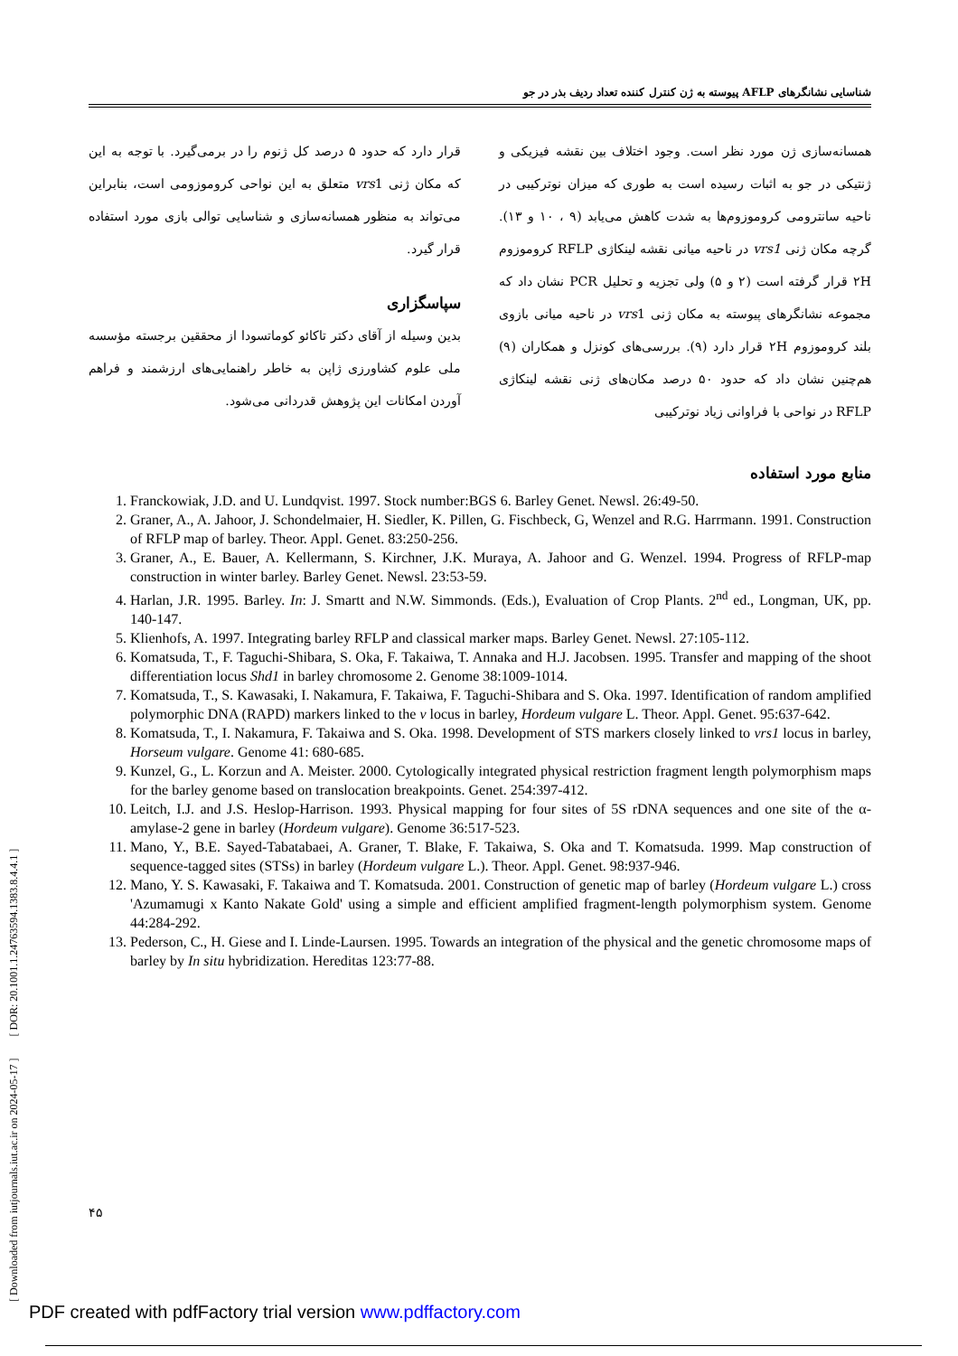[ Downloaded from iutjournals.iut.ac.ir on 2024-05-17 ] [ DOR: 20.1001.1.24763594.1383.8.4.4.1 ]
شناسایی نشانگرهای AFLP پیوسته به ژن کنترل کننده تعداد ردیف بذر در جو
همسانه‌سازی ژن مورد نظر است. وجود اختلاف بین نقشه فیزیکی و ژنتیکی در جو به اثبات رسیده است به طوری که میزان نوترکیبی در ناحیه سانترومی کروموزوم‌ها به شدت کاهش می‌یابد (۹ ، ۱۰ و ۱۳). گرچه مکان ژنی vrs1 در ناحیه میانی نقشه لینکاژی RFLP کروموزوم ۲H قرار گرفته است (۲ و ۵) ولی تجزیه و تحلیل PCR نشان داد که مجموعه نشانگرهای پیوسته به مکان ژنی vrs1 در ناحیه میانی بازوی بلند کروموزوم ۲H قرار دارد (۹). بررسی‌های کونزل و همکاران (۹) هم‌چنین نشان داد که حدود ۵۰ درصد مکان‌های ژنی نقشه لینکاژی RFLP در نواحی با فراوانی زیاد نوترکیبی
قرار دارد که حدود ۵ درصد کل ژنوم را در برمی‌گیرد. با توجه به این که مکان ژنی vrs1 متعلق به این نواحی کروموزومی است، بنابراین می‌تواند به منظور همسانه‌سازی و شناسایی توالی بازی مورد استفاده قرار گیرد.
سپاسگزاری
بدین وسیله از آقای دکتر تاکائو کوماتسودا از محققین برجسته مؤسسه ملی علوم کشاورزی ژاپن به خاطر راهنمایی‌های ارزشمند و فراهم آوردن امکانات این پژوهش قدردانی می‌شود.
منابع مورد استفاده
1. Franckowiak, J.D. and U. Lundqvist. 1997. Stock number:BGS 6. Barley Genet. Newsl. 26:49-50.
2. Graner, A., A. Jahoor, J. Schondelmaier, H. Siedler, K. Pillen, G. Fischbeck, G, Wenzel and R.G. Harrmann. 1991. Construction of RFLP map of barley. Theor. Appl. Genet. 83:250-256.
3. Graner, A., E. Bauer, A. Kellermann, S. Kirchner, J.K. Muraya, A. Jahoor and G. Wenzel. 1994. Progress of RFLP-map construction in winter barley. Barley Genet. Newsl. 23:53-59.
4. Harlan, J.R. 1995. Barley. In: J. Smartt and N.W. Simmonds. (Eds.), Evaluation of Crop Plants. 2<sup>nd</sup> ed., Longman, UK, pp. 140-147.
5. Klienhofs, A. 1997. Integrating barley RFLP and classical marker maps. Barley Genet. Newsl. 27:105-112.
6. Komatsuda, T., F. Taguchi-Shibara, S. Oka, F. Takaiwa, T. Annaka and H.J. Jacobsen. 1995. Transfer and mapping of the shoot differentiation locus Shd1 in barley chromosome 2. Genome 38:1009-1014.
7. Komatsuda, T., S. Kawasaki, I. Nakamura, F. Takaiwa, F. Taguchi-Shibara and S. Oka. 1997. Identification of random amplified polymorphic DNA (RAPD) markers linked to the v locus in barley, Hordeum vulgare L. Theor. Appl. Genet. 95:637-642.
8. Komatsuda, T., I. Nakamura, F. Takaiwa and S. Oka. 1998. Development of STS markers closely linked to vrs1 locus in barley, Horseum vulgare. Genome 41: 680-685.
9. Kunzel, G., L. Korzun and A. Meister. 2000. Cytologically integrated physical restriction fragment length polymorphism maps for the barley genome based on translocation breakpoints. Genet. 254:397-412.
10. Leitch, I.J. and J.S. Heslop-Harrison. 1993. Physical mapping for four sites of 5S rDNA sequences and one site of the α-amylase-2 gene in barley (Hordeum vulgare). Genome 36:517-523.
11. Mano, Y., B.E. Sayed-Tabatabaei, A. Graner, T. Blake, F. Takaiwa, S. Oka and T. Komatsuda. 1999. Map construction of sequence-tagged sites (STSs) in barley (Hordeum vulgare L.). Theor. Appl. Genet. 98:937-946.
12. Mano, Y. S. Kawasaki, F. Takaiwa and T. Komatsuda. 2001. Construction of genetic map of barley (Hordeum vulgare L.) cross 'Azumamugi x Kanto Nakate Gold' using a simple and efficient amplified fragment-length polymorphism system. Genome 44:284-292.
13. Pederson, C., H. Giese and I. Linde-Laursen. 1995. Towards an integration of the physical and the genetic chromosome maps of barley by In situ hybridization. Hereditas 123:77-88.
۴۵
PDF created with pdfFactory trial version www.pdffactory.com